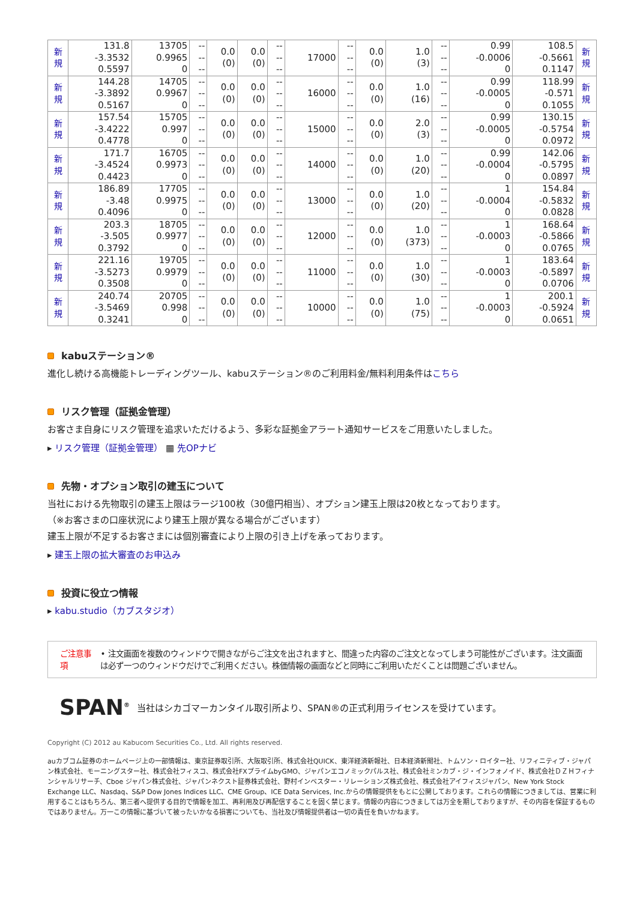| 新 規 | 131.8 -3.3532 0.5597 | 13705 0.9965 0 | -- -- -- | 0.0 (0) | 0.0 (0) | -- -- -- | 17000 | -- -- -- | 0.0 (0) | 1.0 (3) | -- -- -- | 0.99 -0.0006 0 | 108.5 -0.5661 0.1147 | 新 規 |
| 新 規 | 144.28 -3.3892 0.5167 | 14705 0.9967 0 | -- -- -- | 0.0 (0) | 0.0 (0) | -- -- -- | 16000 | -- -- -- | 0.0 (0) | 1.0 (16) | -- -- -- | 0.99 -0.0005 0 | 118.99 -0.571 0.1055 | 新 規 |
| 新 規 | 157.54 -3.4222 0.4778 | 15705 0.997 0 | -- -- -- | 0.0 (0) | 0.0 (0) | -- -- -- | 15000 | -- -- -- | 0.0 (0) | 2.0 (3) | -- -- -- | 0.99 -0.0005 0 | 130.15 -0.5754 0.0972 | 新 規 |
| 新 規 | 171.7 -3.4524 0.4423 | 16705 0.9973 0 | -- -- -- | 0.0 (0) | 0.0 (0) | -- -- -- | 14000 | -- -- -- | 0.0 (0) | 1.0 (20) | -- -- -- | 0.99 -0.0004 0 | 142.06 -0.5795 0.0897 | 新 規 |
| 新 規 | 186.89 -3.48 0.4096 | 17705 0.9975 0 | -- -- -- | 0.0 (0) | 0.0 (0) | -- -- -- | 13000 | -- -- -- | 0.0 (0) | 1.0 (20) | -- -- -- | 1 -0.0004 0 | 154.84 -0.5832 0.0828 | 新 規 |
| 新 規 | 203.3 -3.505 0.3792 | 18705 0.9977 0 | -- -- -- | 0.0 (0) | 0.0 (0) | -- -- -- | 12000 | -- -- -- | 0.0 (0) | 1.0 (373) | -- -- -- | 1 -0.0003 0 | 168.64 -0.5866 0.0765 | 新 規 |
| 新 規 | 221.16 -3.5273 0.3508 | 19705 0.9979 0 | -- -- -- | 0.0 (0) | 0.0 (0) | -- -- -- | 11000 | -- -- -- | 0.0 (0) | 1.0 (30) | -- -- -- | 1 -0.0003 0 | 183.64 -0.5897 0.0706 | 新 規 |
| 新 規 | 240.74 -3.5469 0.3241 | 20705 0.998 0 | -- -- -- | 0.0 (0) | 0.0 (0) | -- -- -- | 10000 | -- -- -- | 0.0 (0) | 1.0 (75) | -- -- -- | 1 -0.0003 0 | 200.1 -0.5924 0.0651 | 新 規 |
kabuステーション®
進化し続ける高機能トレーディングツール、kabuステーション®のご利用料金/無料利用条件はこちら
リスク管理（証拠金管理）
お客さま自身にリスク管理を追求いただけるよう、多彩な証拠金アラート通知サービスをご用意いたしました。
▸ リスク管理（証拠金管理） ▦ 先OPナビ
先物・オプション取引の建玉について
当社における先物取引の建玉上限はラージ100枚（30億円相当）、オプション建玉上限は20枚となっております。
（※お客さまの口座状況により建玉上限が異なる場合がございます）
建玉上限が不足するお客さまには個別審査により上限の引き上げを承っております。
▸ 建玉上限の拡大審査のお申込み
投資に役立つ情報
▸ kabu.studio（カブスタジオ）
ご注意事項 • 注文画面を複数のウィンドウで開きながらご注文を出されますと、間違った内容のご注文となってしまう可能性がございます。注文画面は必ず一つのウィンドウだけでご利用ください。株価情報の画面などと同時にご利用いただくことは問題ございません。
SPAN<sup>®</sup> 当社はシカゴマーカンタイル取引所より、SPAN®の正式利用ライセンスを受けています。
Copyright (C) 2012 au Kabucom Securities Co., Ltd. All rights reserved.
auカブコム証券のホームページ上の一部情報は、東京証券取引所、大阪取引所、株式会社QUICK、東洋経済新報社、日本経済新聞社、トムソン・ロイター社、リフィニティブ・ジャパン株式会社、モーニングスター社、株式会社フィスコ、株式会社FXプライムbyGMO、ジャパンエコノミックパルス社、株式会社ミンカブ・ジ・インフォノイド、株式会社ＤＺＨフィナンシャルリサーチ、Cboe ジャパン株式会社、ジャパンネクスト証券株式会社、野村インベスター・リレーションズ株式会社、株式会社アイフィスジャパン、New York Stock Exchange LLC、Nasdaq、S&P Dow Jones Indices LLC、CME Group、ICE Data Services, Inc.からの情報提供をもとに公開しております。これらの情報につきましては、営業に利用することはもちろん、第三者へ提供する目的で情報を加工、再利用及び再配信することを固く禁じます。情報の内容につきましては万全を期しておりますが、その内容を保証するものではありません。万一この情報に基づいて被ったいかなる損害についても、当社及び情報提供者は一切の責任を負いかねます。